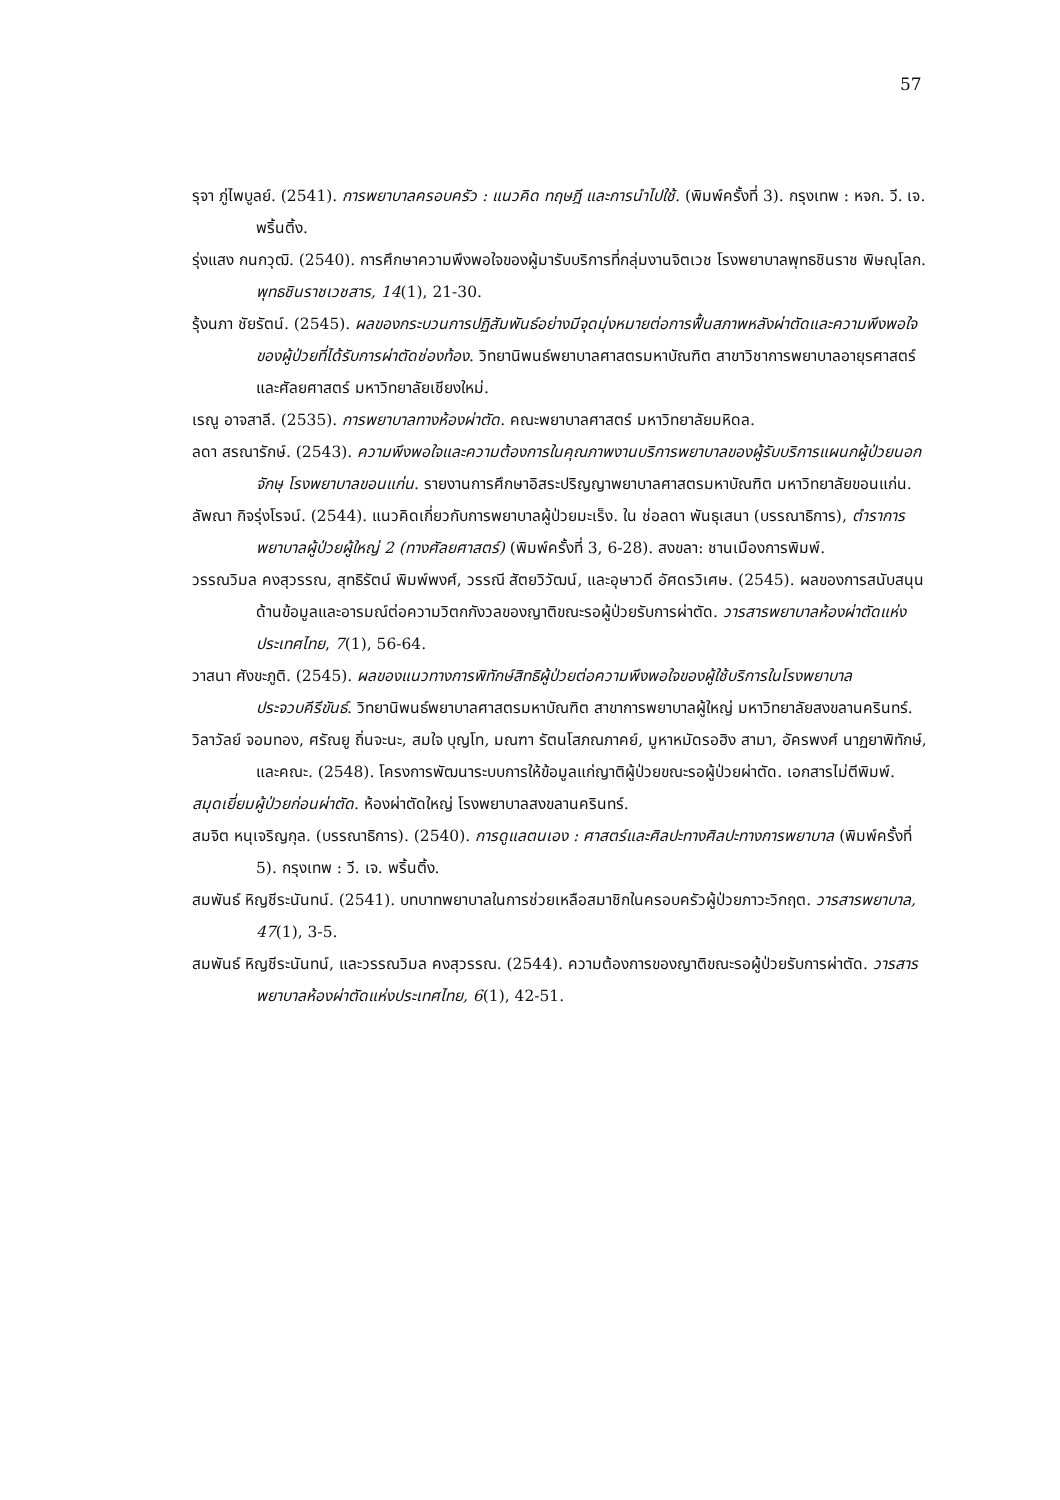57
รุจา ภู่ไพบูลย์. (2541). การพยาบาลครอบครัว : แนวคิด ทฤษฎี และการนำไปใช้. (พิมพ์ครั้งที่ 3). กรุงเทพ : หจก. วี. เจ. พริ้นติ้ง.
รุ่งแสง กนกวุฒิ. (2540). การศึกษาความพึงพอใจของผู้มารับบริการที่กลุ่มงานจิตเวช โรงพยาบาลพุทธชินราช พิษณุโลก. พุทธชินราชเวชสาร, 14(1), 21-30.
รุ้งนภา ชัยรัตน์. (2545). ผลของกระบวนการปฏิสัมพันธ์อย่างมีจุดมุ่งหมายต่อการฟื้นสภาพหลังผ่าตัดและความพึงพอใจของผู้ป่วยที่ได้รับการผ่าตัดช่องท้อง. วิทยานิพนธ์พยาบาลศาสตรมหาบัณฑิต สาขาวิชาการพยาบาลอายุรศาสตร์และศัลยศาสตร์ มหาวิทยาลัยเชียงใหม่.
เรณู อาจสาลี. (2535). การพยาบาลทางห้องผ่าตัด. คณะพยาบาลศาสตร์ มหาวิทยาลัยมหิดล.
ลดา สรณารักษ์. (2543). ความพึงพอใจและความต้องการในคุณภาพงานบริการพยาบาลของผู้รับบริการแผนกผู้ป่วยนอกจักษุ โรงพยาบาลขอนแก่น. รายงานการศึกษาอิสระปริญญาพยาบาลศาสตรมหาบัณฑิต มหาวิทยาลัยขอนแก่น.
ลัพณา กิจรุ่งโรจน์. (2544). แนวคิดเกี่ยวกับการพยาบาลผู้ป่วยมะเร็ง. ใน ช่อลดา พันธุเสนา (บรรณาธิการ), ตำราการพยาบาลผู้ป่วยผู้ใหญ่ 2 (ทางศัลยศาสตร์) (พิมพ์ครั้งที่ 3, 6-28). สงขลา: ชานเมืองการพิมพ์.
วรรณวิมล คงสุวรรณ, สุทธิรัตน์ พิมพ์พงศ์, วรรณี สัตยวิวัฒน์, และอุษาวดี อัศดรวิเศษ. (2545). ผลของการสนับสนุนด้านข้อมูลและอารมณ์ต่อความวิตกกังวลของญาติขณะรอผู้ป่วยรับการผ่าตัด. วารสารพยาบาลห้องผ่าตัดแห่งประเทศไทย, 7(1), 56-64.
วาสนา ศังขะภูติ. (2545). ผลของแนวทางการพิทักษ์สิทธิผู้ป่วยต่อความพึงพอใจของผู้ใช้บริการในโรงพยาบาลประจวบคีรีขันธ์. วิทยานิพนธ์พยาบาลศาสตรมหาบัณฑิต สาขาการพยาบาลผู้ใหญ่ มหาวิทยาลัยสงขลานครินทร์.
วิลาวัลย์ จอมทอง, ศรัณยู ถิ่นจะนะ, สมใจ บุญโท, มณฑา รัตนโสภณภาคย์, มูหาหมัดรอฮิง สามา, อัครพงศ์ นาฏยาพิทักษ์, และคณะ. (2548). โครงการพัฒนาระบบการให้ข้อมูลแก่ญาติผู้ป่วยขณะรอผู้ป่วยผ่าตัด. เอกสารไม่ตีพิมพ์.
สมุดเยี่ยมผู้ป่วยก่อนผ่าตัด. ห้องผ่าตัดใหญ่ โรงพยาบาลสงขลานครินทร์.
สมจิต หนุเจริญกุล. (บรรณาธิการ). (2540). การดูแลตนเอง : ศาสตร์และศิลปะทางศิลปะทางการพยาบาล (พิมพ์ครั้งที่ 5). กรุงเทพ : วี. เจ. พริ้นติ้ง.
สมพันธ์ หิญชีระนันทน์. (2541). บทบาทพยาบาลในการช่วยเหลือสมาชิกในครอบครัวผู้ป่วยภาวะวิกฤต. วารสารพยาบาล, 47(1), 3-5.
สมพันธ์ หิญชีระนันทน์, และวรรณวิมล คงสุวรรณ. (2544). ความต้องการของญาติขณะรอผู้ป่วยรับการผ่าตัด. วารสารพยาบาลห้องผ่าตัดแห่งประเทศไทย, 6(1), 42-51.